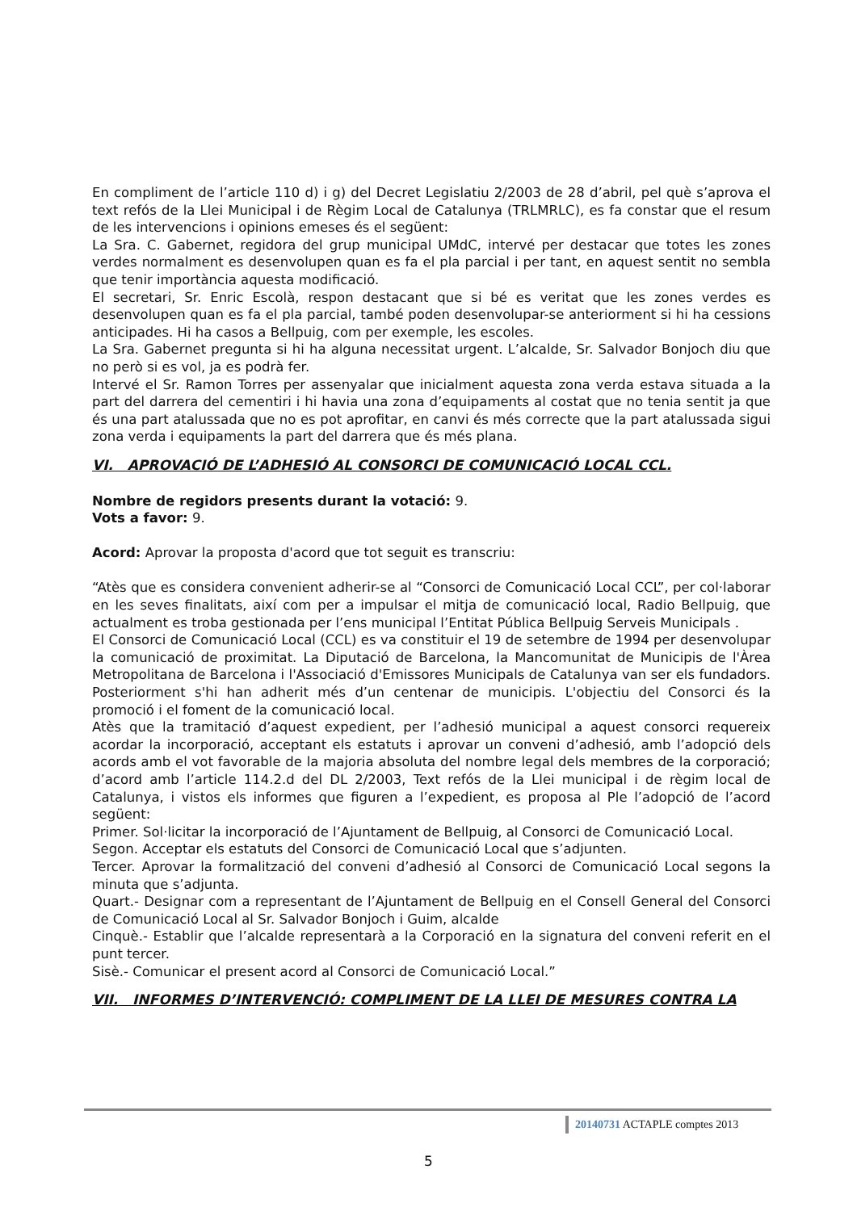En compliment de l’article 110 d) i g) del Decret Legislatiu 2/2003 de 28 d’abril, pel què s’aprova el text refós de la Llei Municipal i de Règim Local de Catalunya (TRLMRLC), es fa constar que el resum de les intervencions i opinions emeses és el següent:
La Sra. C. Gabernet, regidora del grup municipal UMdC, intervé per destacar que totes les zones verdes normalment es desenvolupen quan es fa el pla parcial i per tant, en aquest sentit no sembla que tenir importància aquesta modificació.
El secretari, Sr. Enric Escolà, respon destacant que si bé es veritat que les zones verdes es desenvolupen quan es fa el pla parcial, també poden desenvolupar-se anteriorment si hi ha cessions anticipades. Hi ha casos a Bellpuig, com per exemple, les escoles.
La Sra. Gabernet pregunta si hi ha alguna necessitat urgent. L’alcalde, Sr. Salvador Bonjoch diu que no però si es vol, ja es podrà fer.
Intervé el Sr. Ramon Torres per assenyalar que inicialment aquesta zona verda estava situada a la part del darrera del cementiri i hi havia una zona d’equipaments al costat que no tenia sentit ja que és una part atalussada que no es pot aprofitar, en canvi és més correcte que la part atalussada sigui zona verda i equipaments la part del darrera que és més plana.
VI. APROVACIÓ DE L’ADHESIÓ AL CONSORCI DE COMUNICACIÓ LOCAL CCL.
Nombre de regidors presents durant la votació: 9.
Vots a favor: 9.
Acord: Aprovar la proposta d'acord que tot seguit es transcriu:
“Atès que es considera convenient adherir-se al “Consorci de Comunicació Local CCL”, per col·laborar en les seves finalitats, així com per a impulsar el mitja de comunicació local, Radio Bellpuig, que actualment es troba gestionada per l’ens municipal l’Entitat Pública Bellpuig Serveis Municipals .
El Consorci de Comunicació Local (CCL) es va constituir el 19 de setembre de 1994 per desenvolupar la comunicació de proximitat. La Diputació de Barcelona, la Mancomunitat de Municipis de l'Àrea Metropolitana de Barcelona i l'Associació d'Emissores Municipals de Catalunya van ser els fundadors. Posteriorment s'hi han adherit més d’un centenar de municipis. L'objectiu del Consorci és la promoció i el foment de la comunicació local.
Atès que la tramitació d’aquest expedient, per l’adhesió municipal a aquest consorci requereix acordar la incorporació, acceptant els estatuts i aprovar un conveni d’adhesió, amb l’adopció dels acords amb el vot favorable de la majoria absoluta del nombre legal dels membres de la corporació; d’acord amb l’article 114.2.d del DL 2/2003, Text refós de la Llei municipal i de règim local de Catalunya, i vistos els informes que figuren a l’expedient, es proposa al Ple l’adopció de l’acord següent:
Primer. Sol·licitar la incorporació de l’Ajuntament de Bellpuig, al Consorci de Comunicació Local.
Segon. Acceptar els estatuts del Consorci de Comunicació Local que s’adjunten.
Tercer. Aprovar la formalització del conveni d’adhesió al Consorci de Comunicació Local segons la minuta que s’adjunta.
Quart.- Designar com a representant de l’Ajuntament de Bellpuig en el Consell General del Consorci de Comunicació Local al Sr. Salvador Bonjoch i Guim, alcalde
Cinquè.- Establir que l’alcalde representarà a la Corporació en la signatura del conveni referit en el punt tercer.
Sisè.- Comunicar el present acord al Consorci de Comunicació Local.”
VII. INFORMES D’INTERVENCIÓ: COMPLIMENT DE LA LLEI DE MESURES CONTRA LA
20140731 ACTAPLE comptes 2013
5